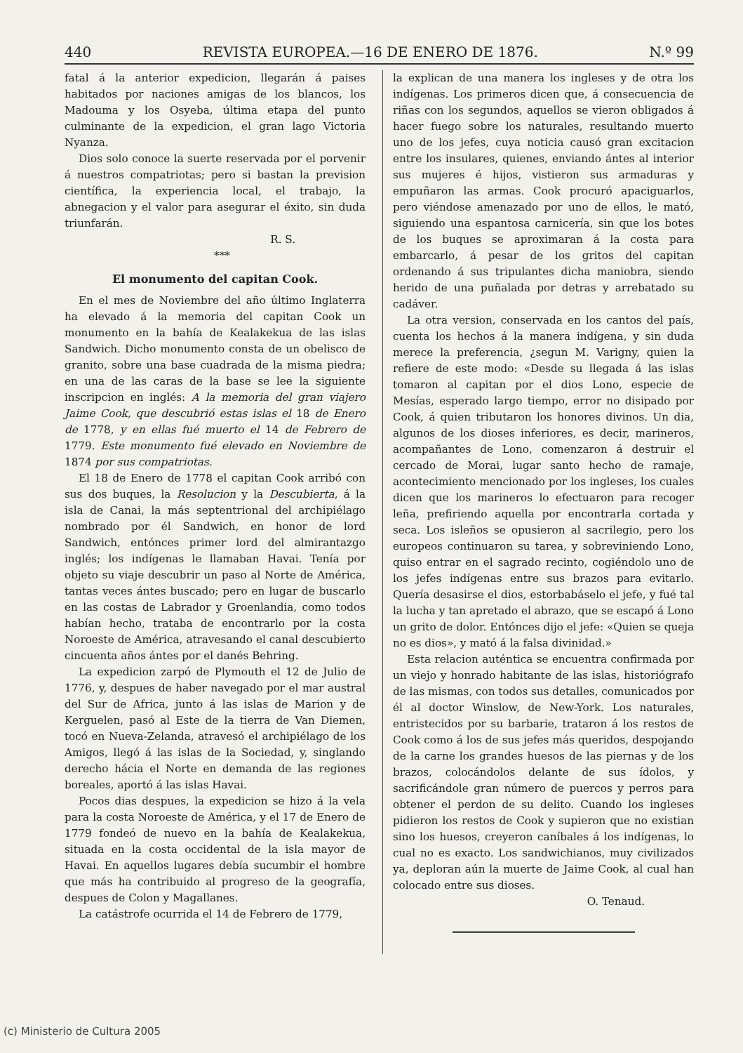440 REVISTA EUROPEA.—16 DE ENERO DE 1876. N.º 99
fatal á la anterior expedicion, llegarán á paises habitados por naciones amigas de los blancos, los Madouma y los Osyeba, última etapa del punto culminante de la expedicion, el gran lago Victoria Nyanza.
Dios solo conoce la suerte reservada por el porvenir á nuestros compatriotas; pero si bastan la prevision científica, la experiencia local, el trabajo, la abnegacion y el valor para asegurar el éxito, sin duda triunfarán.
R. S.
***
El monumento del capitan Cook.
En el mes de Noviembre del año último Inglaterra ha elevado á la memoria del capitan Cook un monumento en la bahía de Kealakekua de las islas Sandwich. Dicho monumento consta de un obelisco de granito, sobre una base cuadrada de la misma piedra; en una de las caras de la base se lee la siguiente inscripcion en inglés: A la memoria del gran viajero Jaime Cook, que descubrió estas islas el 18 de Enero de 1778, y en ellas fué muerto el 14 de Febrero de 1779. Este monumento fué elevado en Noviembre de 1874 por sus compatriotas.
El 18 de Enero de 1778 el capitan Cook arribó con sus dos buques, la Resolucion y la Descubierta, á la isla de Canai, la más septentrional del archipiélago nombrado por él Sandwich, en honor de lord Sandwich, entónces primer lord del almirantazgo inglés; los indígenas le llamaban Havai. Tenía por objeto su viaje descubrir un paso al Norte de América, tantas veces ántes buscado; pero en lugar de buscarlo en las costas de Labrador y Groenlandia, como todos habían hecho, trataba de encontrarlo por la costa Noroeste de Américа, atravesando el canal descubierto cincuenta años ántes por el danés Behring.
La expedicion zarpó de Plymouth el 12 de Julio de 1776, y, despues de haber navegado por el mar austral del Sur de Africa, junto á las islas de Marion y de Kerguelen, pasó al Este de la tierra de Van Diemen, tocó en Nueva-Zelanda, atravesó el archipiélago de los Amigos, llegó á las islas de la Sociedad, y, singlando derecho hácia el Norte en demanda de las regiones boreales, aportó á las islas Havai.
Pocos dias despues, la expedicion se hizo á la vela para la costa Noroeste de América, y el 17 de Enero de 1779 fondeó de nuevo en la bahía de Kealakekua, situada en la costa occidental de la isla mayor de Havai. En aquellos lugares debía sucumbir el hombre que más ha contribuido al progreso de la geografía, despues de Colon y Magallanes.
La catástrofe ocurrida el 14 de Febrero de 1779,
la explican de una manera los ingleses y de otra los indígenas. Los primeros dicen que, á consecuencia de riñas con los segundos, aquellos se vieron obligados á hacer fuego sobre los naturales, resultando muerto uno de los jefes, cuya noticia causó gran excitacion entre los insulares, quienes, enviando ántes al interior sus mujeres é hijos, vistieron sus armaduras y empuñaron las armas. Cook procuró apaciguarlos, pero viéndose amenazado por uno de ellos, le mató, siguiendo una espantosa carnicería, sin que los botes de los buques se aproximaran á la costa para embarcarlo, á pesar de los gritos del capitan ordenando á sus tripulantes dicha maniobra, siendo herido de una puñalada por detras y arrebatado su cadáver.
La otra version, conservada en los cantos del país, cuenta los hechos á la manera indígena, y sin duda merece la preferencia, ¿segun M. Varigny, quien la refiere de este modo: «Desde su llegada á las islas tomaron al capitan por el dios Lono, especie de Mesías, esperado largo tiempo, error no disipado por Cook, á quien tributaron los honores divinos. Un dia, algunos de los dioses inferiores, es decir, marineros, acompañantes de Lono, comenzaron á destruir el cercado de Morai, lugar santo hecho de ramaje, acontecimiento mencionado por los ingleses, los cuales dicen que los marineros lo efectuaron para recoger leña, prefiriendo aquella por encontrarla cortada y seca. Los isleños se opusieron al sacrilegio, pero los europeos continuaron su tarea, y sobreviniendo Lono, quiso entrar en el sagrado recinto, cogiéndolo uno de los jefes indígenas entre sus brazos para evitarlo. Quería desasirse el dios, estorbabáselo el jefe, y fué tal la lucha y tan apretado el abrazo, que se escapó á Lono un grito de dolor. Entónces dijo el jefe: «Quien se queja no es dios», y mató á la falsa divinidad.»
Esta relacion auténtica se encuentra confirmada por un viejo y honrado habitante de las islas, historiógrafo de las mismas, con todos sus detalles, comunicados por él al doctor Winslow, de New-York. Los naturales, entristecidos por su barbarie, trataron á los restos de Cook como á los de sus jefes más queridos, despojando de la carne los grandes huesos de las piernas y de los brazos, colocándolos delante de sus ídolos, y sacrificándole gran número de puercos y perros para obtener el perdon de su delito. Cuando los ingleses pidieron los restos de Cook y supieron que no existian sino los huesos, creyeron caníbales á los indígenas, lo cual no es exacto. Los sandwichianos, muy civilizados ya, deploran aún la muerte de Jaime Cook, al cual han colocado entre sus dioses.
O. Tenaud.
(c) Ministerio de Cultura 2005